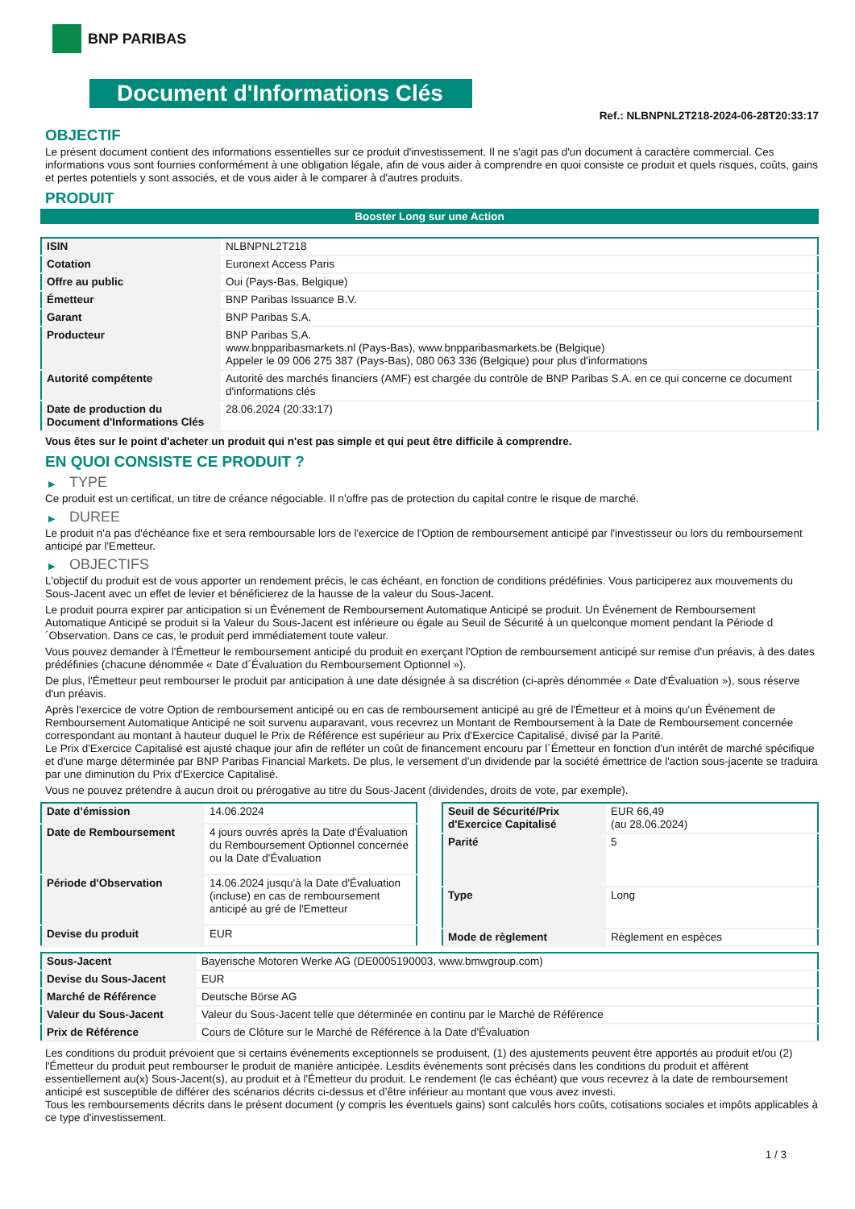BNP PARIBAS
Document d'Informations Clés
Ref.: NLBNPNL2T218-2024-06-28T20:33:17
OBJECTIF
Le présent document contient des informations essentielles sur ce produit d'investissement. Il ne s'agit pas d'un document à caractère commercial. Ces informations vous sont fournies conformément à une obligation légale, afin de vous aider à comprendre en quoi consiste ce produit et quels risques, coûts, gains et pertes potentiels y sont associés, et de vous aider à le comparer à d'autres produits.
PRODUIT
Booster Long sur une Action
| ISIN | NLBNPNL2T218 |
| Cotation | Euronext Access Paris |
| Offre au public | Oui (Pays-Bas, Belgique) |
| Émetteur | BNP Paribas Issuance B.V. |
| Garant | BNP Paribas S.A. |
| Producteur | BNP Paribas S.A. www.bnpparibasmarkets.nl (Pays-Bas), www.bnpparibasmarkets.be (Belgique) Appeler le 09 006 275 387 (Pays-Bas), 080 063 336 (Belgique) pour plus d'informations |
| Autorité compétente | Autorité des marchés financiers (AMF) est chargée du contrôle de BNP Paribas S.A. en ce qui concerne ce document d'informations clés |
| Date de production du Document d'Informations Clés | 28.06.2024 (20:33:17) |
Vous êtes sur le point d'acheter un produit qui n'est pas simple et qui peut être difficile à comprendre.
EN QUOI CONSISTE CE PRODUIT ?
▶ TYPE
Ce produit est un certificat, un titre de créance négociable. Il n’offre pas de protection du capital contre le risque de marché.
▶ DUREE
Le produit n'a pas d'échéance fixe et sera remboursable lors de l'exercice de l'Option de remboursement anticipé par l'investisseur ou lors du remboursement anticipé par l'Emetteur.
▶ OBJECTIFS
L'objectif du produit est de vous apporter un rendement précis, le cas échéant, en fonction de conditions prédéfinies. Vous participerez aux mouvements du Sous-Jacent avec un effet de levier et bénéficierez de la hausse de la valeur du Sous-Jacent.
Le produit pourra expirer par anticipation si un Événement de Remboursement Automatique Anticipé se produit. Un Événement de Remboursement Automatique Anticipé se produit si la Valeur du Sous-Jacent est inférieure ou égale au Seuil de Sécurité à un quelconque moment pendant la Période d´Observation. Dans ce cas, le produit perd immédiatement toute valeur.
Vous pouvez demander à l'Émetteur le remboursement anticipé du produit en exerçant l'Option de remboursement anticipé sur remise d'un préavis, à des dates prédéfinies (chacune dénommée « Date d´Évaluation du Remboursement Optionnel »).
De plus, l'Émetteur peut rembourser le produit par anticipation à une date désignée à sa discrétion (ci-après dénommée « Date d'Évaluation »), sous réserve d'un préavis.
Après l'exercice de votre Option de remboursement anticipé ou en cas de remboursement anticipé au gré de l'Émetteur et à moins qu'un Événement de Remboursement Automatique Anticipé ne soit survenu auparavant, vous recevrez un Montant de Remboursement à la Date de Remboursement concernée correspondant au montant à hauteur duquel le Prix de Référence est supérieur au Prix d'Exercice Capitalisé, divisé par la Parité.
Le Prix d'Exercice Capitalisé est ajusté chaque jour afin de refléter un coût de financement encouru par l´Émetteur en fonction d'un intérêt de marché spécifique et d'une marge déterminée par BNP Paribas Financial Markets. De plus, le versement d’un dividende par la société émettrice de l'action sous-jacente se traduira par une diminution du Prix d'Exercice Capitalisé.
Vous ne pouvez prétendre à aucun droit ou prérogative au titre du Sous-Jacent (dividendes, droits de vote, par exemple).
| Date d’émission | 14.06.2024 |
| Date de Remboursement | 4 jours ouvrés après la Date d'Évaluation du Remboursement Optionnel concernée ou la Date d'Évaluation |
| Période d'Observation | 14.06.2024 jusqu'à la Date d'Évaluation (incluse) en cas de remboursement anticipé au gré de l'Emetteur |
| Devise du produit | EUR |
| Seuil de Sécurité/Prix d'Exercice Capitalisé | EUR 66,49 (au 28.06.2024) |
| Parité | 5 |
| Type | Long |
| Mode de règlement | Règlement en espèces |
| Sous-Jacent | Bayerische Motoren Werke AG (DE0005190003, www.bmwgroup.com) |
| Devise du Sous-Jacent | EUR |
| Marché de Référence | Deutsche Börse AG |
| Valeur du Sous-Jacent | Valeur du Sous-Jacent telle que déterminée en continu par le Marché de Référence |
| Prix de Référence | Cours de Clôture sur le Marché de Référence à la Date d'Évaluation |
Les conditions du produit prévoient que si certains événements exceptionnels se produisent, (1) des ajustements peuvent être apportés au produit et/ou (2) l'Émetteur du produit peut rembourser le produit de manière anticipée. Lesdits événements sont précisés dans les conditions du produit et afférent essentiellement au(x) Sous-Jacent(s), au produit et à l'Émetteur du produit. Le rendement (le cas échéant) que vous recevrez à la date de remboursement anticipé est susceptible de différer des scénarios décrits ci-dessus et d’être inférieur au montant que vous avez investi.
Tous les remboursements décrits dans le présent document (y compris les éventuels gains) sont calculés hors coûts, cotisations sociales et impôts applicables à ce type d'investissement.
1 / 3